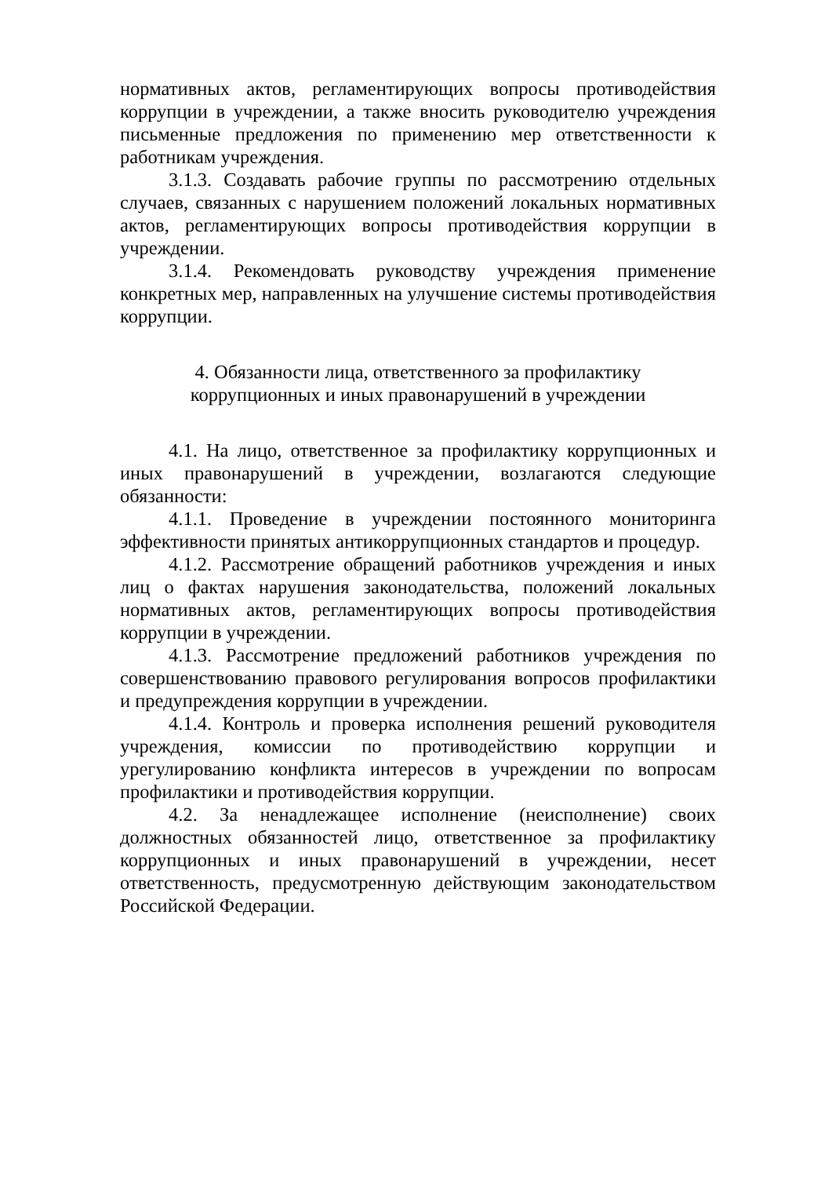нормативных актов, регламентирующих вопросы противодействия коррупции в учреждении, а также вносить руководителю учреждения письменные предложения по применению мер ответственности к работникам учреждения.
3.1.3. Создавать рабочие группы по рассмотрению отдельных случаев, связанных с нарушением положений локальных нормативных актов, регламентирующих вопросы противодействия коррупции в учреждении.
3.1.4. Рекомендовать руководству учреждения применение конкретных мер, направленных на улучшение системы противодействия коррупции.
4. Обязанности лица, ответственного за профилактику
коррупционных и иных правонарушений в учреждении
4.1. На лицо, ответственное за профилактику коррупционных и иных правонарушений в учреждении, возлагаются следующие обязанности:
4.1.1. Проведение в учреждении постоянного мониторинга эффективности принятых антикоррупционных стандартов и процедур.
4.1.2. Рассмотрение обращений работников учреждения и иных лиц о фактах нарушения законодательства, положений локальных нормативных актов, регламентирующих вопросы противодействия коррупции в учреждении.
4.1.3. Рассмотрение предложений работников учреждения по совершенствованию правового регулирования вопросов профилактики и предупреждения коррупции в учреждении.
4.1.4. Контроль и проверка исполнения решений руководителя учреждения, комиссии по противодействию коррупции и урегулированию конфликта интересов в учреждении по вопросам профилактики и противодействия коррупции.
4.2. За ненадлежащее исполнение (неисполнение) своих должностных обязанностей лицо, ответственное за профилактику коррупционных и иных правонарушений в учреждении, несет ответственность, предусмотренную действующим законодательством Российской Федерации.